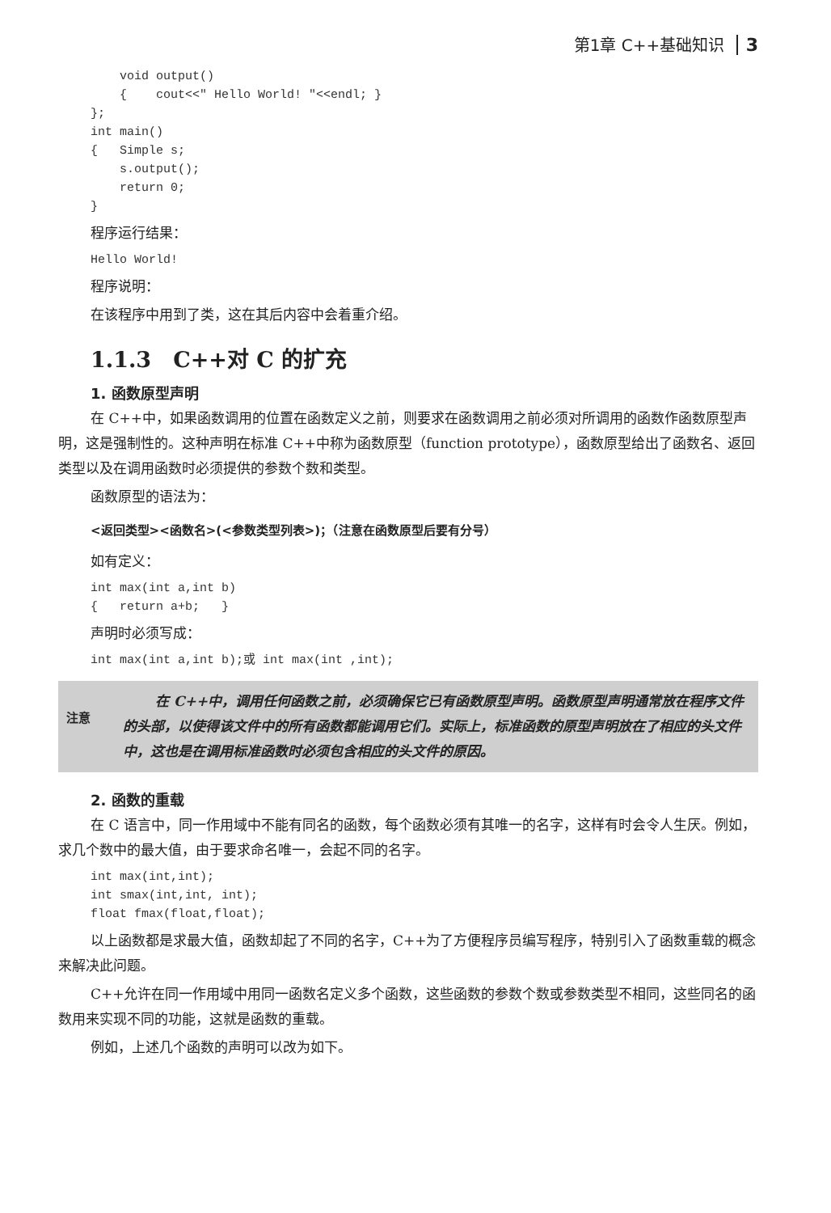第1章 C++基础知识 3
    void output()
    {    cout<<" Hello World! "<<endl; }
};
int main()
{   Simple s;
    s.output();
    return 0;
}
程序运行结果：
Hello World!
程序说明：
在该程序中用到了类，这在其后内容中会着重介绍。
1.1.3　C++对 C 的扩充
1. 函数原型声明
在 C++中，如果函数调用的位置在函数定义之前，则要求在函数调用之前必须对所调用的函数作函数原型声明，这是强制性的。这种声明在标准 C++中称为函数原型（function prototype），函数原型给出了函数名、返回类型以及在调用函数时必须提供的参数个数和类型。
函数原型的语法为：
<返回类型><函数名>(<参数类型列表>)；（注意在函数原型后要有分号）
如有定义：
int max(int a,int b)
{   return a+b;   }
声明时必须写成：
int max(int a,int b);或 int max(int ,int);
注意
在 C++中，调用任何函数之前，必须确保它已有函数原型声明。函数原型声明通常放在程序文件的头部，以使得该文件中的所有函数都能调用它们。实际上，标准函数的原型声明放在了相应的头文件中，这也是在调用标准函数时必须包含相应的头文件的原因。
2. 函数的重载
在 C 语言中，同一作用域中不能有同名的函数，每个函数必须有其唯一的名字，这样有时会令人生厌。例如，求几个数中的最大值，由于要求命名唯一，会起不同的名字。
int max(int,int);
int smax(int,int, int);
float fmax(float,float);
以上函数都是求最大值，函数却起了不同的名字，C++为了方便程序员编写程序，特别引入了函数重载的概念来解决此问题。
C++允许在同一作用域中用同一函数名定义多个函数，这些函数的参数个数或参数类型不相同，这些同名的函数用来实现不同的功能，这就是函数的重载。
例如，上述几个函数的声明可以改为如下。